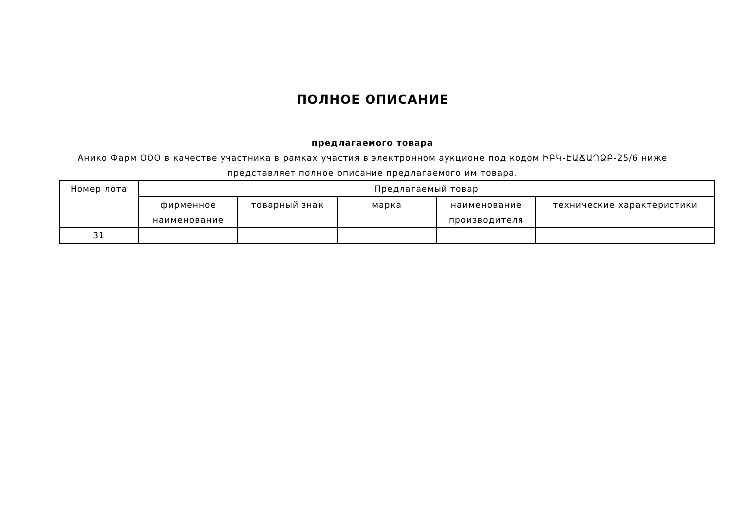ПОЛНОЕ ОПИСАНИЕ
предлагаемого товара
Анико Фарм ООО в качестве участника в рамках участия в электронном аукционе под кодом ԻԲԿ-ԷԱՃԱՊՁԲ-25/6 ниже
представляет полное описание предлагаемого им товара.
| Номер лота | Предлагаемый товар | | | | |
| --- | --- | --- | --- | --- | --- |
| | фирменное наименование | товарный знак | марка | наименование производителя | технические характеристики |
| 31 | | | | | |